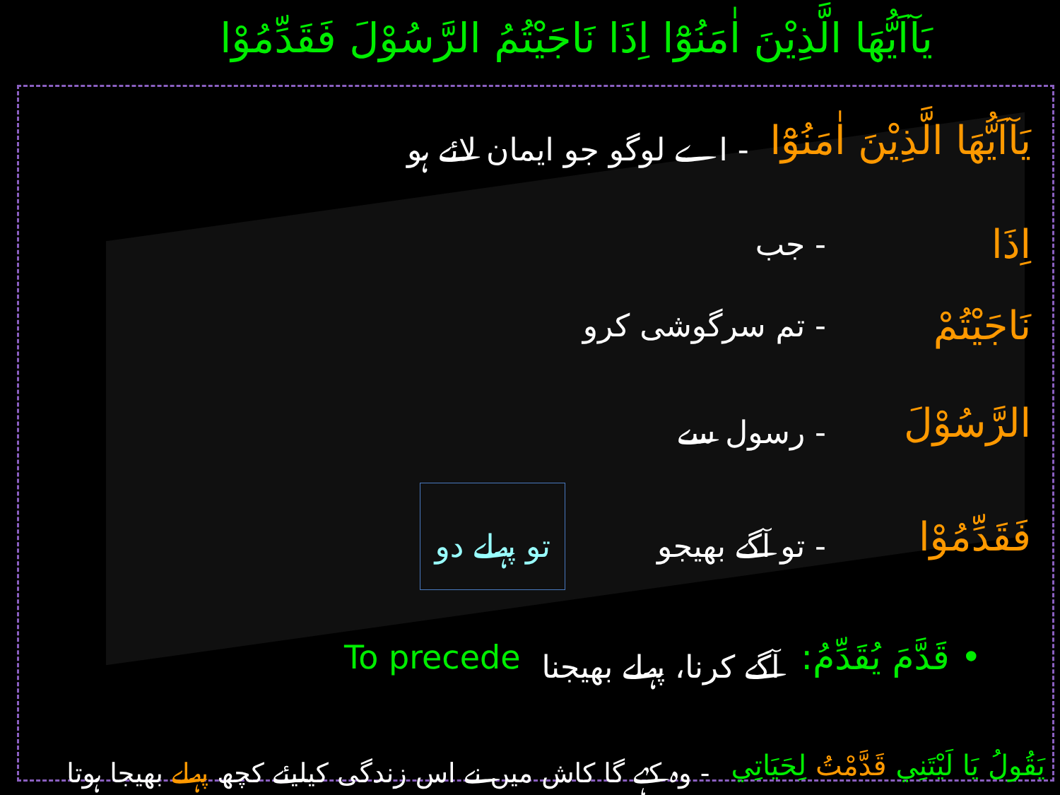يَآاَيُّهَا الَّذِيْنَ اٰمَنُوْٓا اِذَا نَاجَيْتُمُ الرَّسُوْلَ فَقَدِّمُوْا
يَآاَيُّهَا الَّذِيْنَ اٰمَنُوْٓا - اے لوگو جو ایمان لائے ہو
اِذَا - جب
نَاجَيْتُمْ - تم سرگوشی کرو
الرَّسُوْلَ - رسول سے
فَقَدِّمُوْا - تو آگے بھیجو تو پہلے دو
• قَدَّمَ يُقَدِّمُ: آگے کرنا، پہلے بھیجنا To precede
يَقُولُ يَا لَيْتَنِي قَدَّمْتُ لِحَيَاتِي - وہ کہے گا کاش میں نے اس زندگی کیلیئے کچھ پہلے بھیجا ہوتا